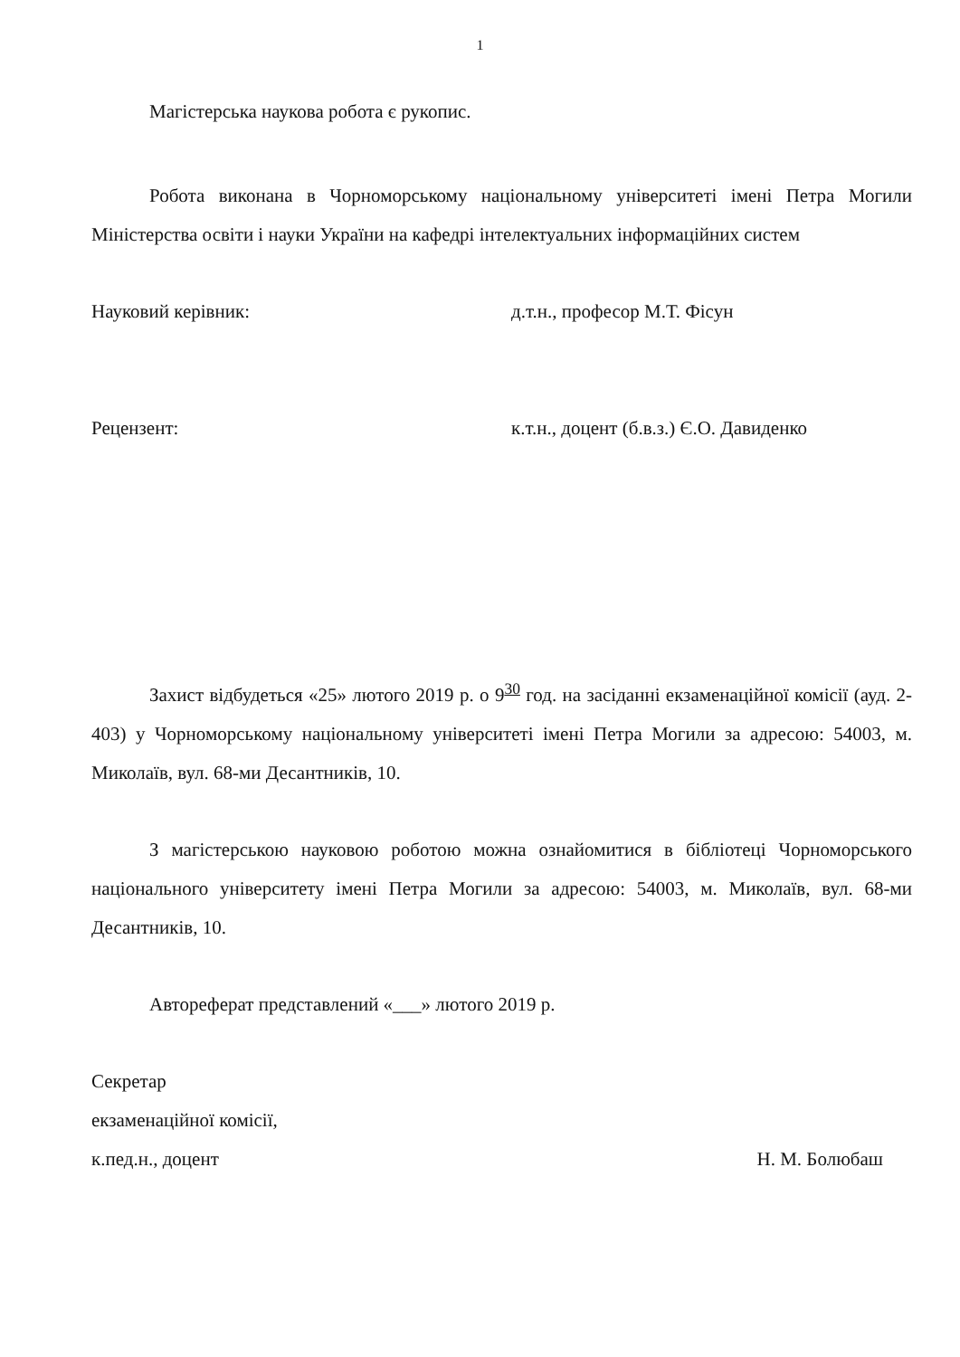1
Магістерська наукова робота є рукопис.
Робота виконана в Чорноморському національному університеті імені Петра Могили Міністерства освіти і науки України на кафедрі інтелектуальних інформаційних систем
Науковий керівник: д.т.н., професор М.Т. Фісун
Рецензент: к.т.н., доцент (б.в.з.) Є.О. Давиденко
Захист відбудеться «25» лютого 2019 р. о 9<sup>30</sup> год. на засіданні екзаменаційної комісії (ауд. 2-403) у Чорноморському національному університеті імені Петра Могили за адресою: 54003, м. Миколаїв, вул. 68-ми Десантників, 10.
З магістерською науковою роботою можна ознайомитися в бібліотеці Чорноморського національного університету імені Петра Могили за адресою: 54003, м. Миколаїв, вул. 68-ми Десантників, 10.
Автореферат представлений «___» лютого 2019 р.
Секретар
екзаменаційної комісії,
к.пед.н., доцент Н. М. Болюбаш